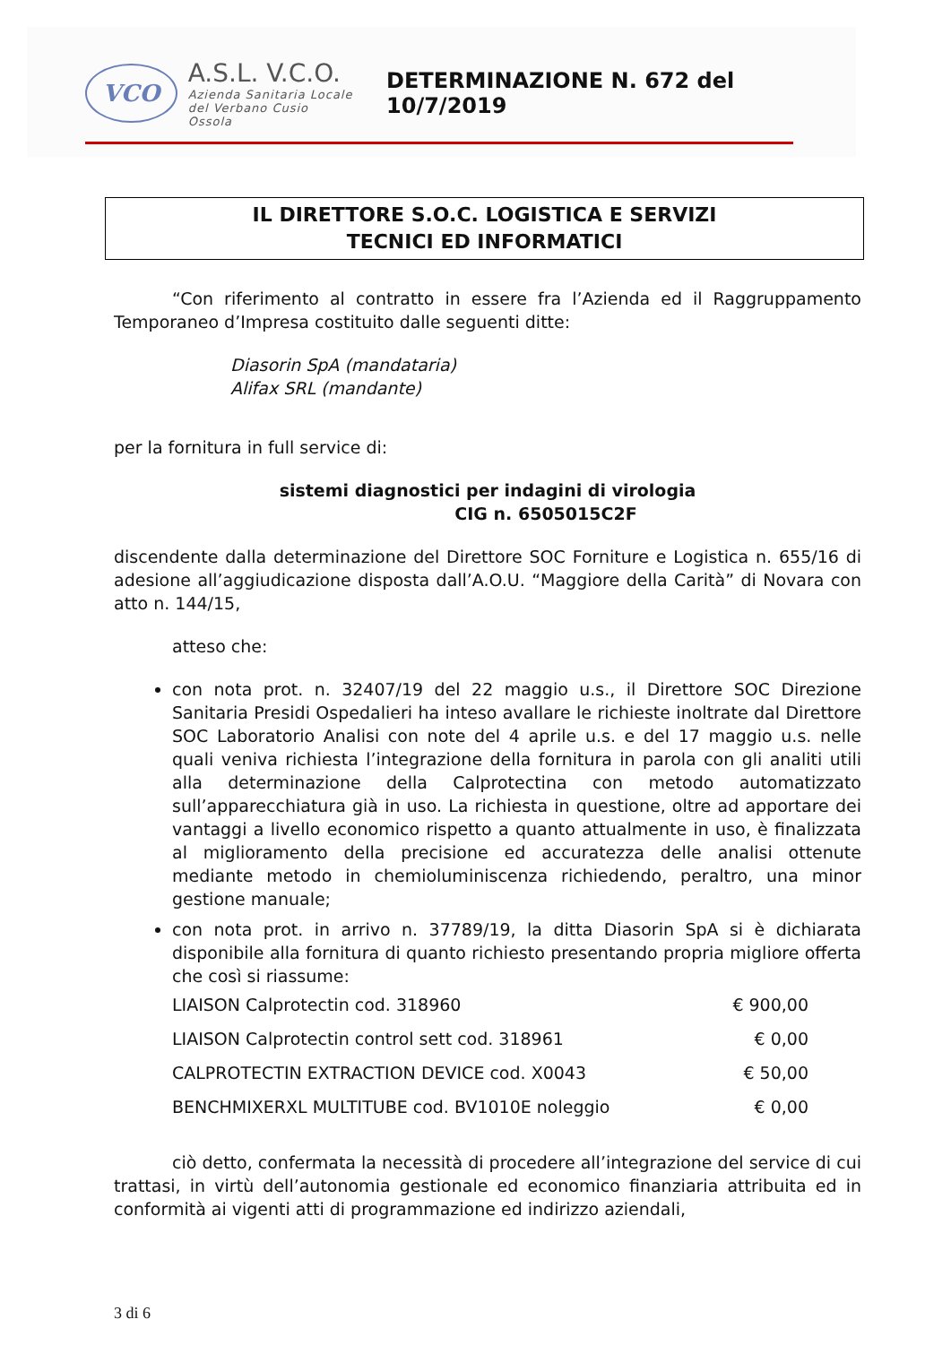VCO
A.S.L. V.C.O.
Azienda Sanitaria Locale
del Verbano Cusio Ossola
DETERMINAZIONE N. 672 del 10/7/2019
IL DIRETTORE S.O.C. LOGISTICA E SERVIZI
TECNICI ED INFORMATICI
“Con riferimento al contratto in essere fra l’Azienda ed il Raggruppamento Temporaneo d’Impresa costituito dalle seguenti ditte:
Diasorin SpA (mandataria)
Alifax SRL (mandante)
per la fornitura in full service di:
sistemi diagnostici per indagini di virologia
CIG n. 6505015C2F
discendente dalla determinazione del Direttore SOC Forniture e Logistica n. 655/16 di adesione all’aggiudicazione disposta dall’A.O.U. “Maggiore della Carità” di Novara con atto n. 144/15,
atteso che:
con nota prot. n. 32407/19 del 22 maggio u.s., il Direttore SOC Direzione Sanitaria Presidi Ospedalieri ha inteso avallare le richieste inoltrate dal Direttore SOC Laboratorio Analisi con note del 4 aprile u.s. e del 17 maggio u.s. nelle quali veniva richiesta l’integrazione della fornitura in parola con gli analiti utili alla determinazione della Calprotectina con metodo automatizzato sull’apparecchiatura già in uso. La richiesta in questione, oltre ad apportare dei vantaggi a livello economico rispetto a quanto attualmente in uso, è finalizzata al miglioramento della precisione ed accuratezza delle analisi ottenute mediante metodo in chemioluminiscenza richiedendo, peraltro, una minor gestione manuale;
con nota prot. in arrivo n. 37789/19, la ditta Diasorin SpA si è dichiarata disponibile alla fornitura di quanto richiesto presentando propria migliore offerta che così si riassume:
| LIAISON Calprotectin cod. 318960 | € 900,00 |
| LIAISON Calprotectin control sett cod. 318961 | € 0,00 |
| CALPROTECTIN EXTRACTION DEVICE cod. X0043 | € 50,00 |
| BENCHMIXERXL MULTITUBE cod. BV1010E noleggio | € 0,00 |
ciò detto, confermata la necessità di procedere all’integrazione del service di cui trattasi, in virtù dell’autonomia gestionale ed economico finanziaria attribuita ed in conformità ai vigenti atti di programmazione ed indirizzo aziendali,
3 di 6